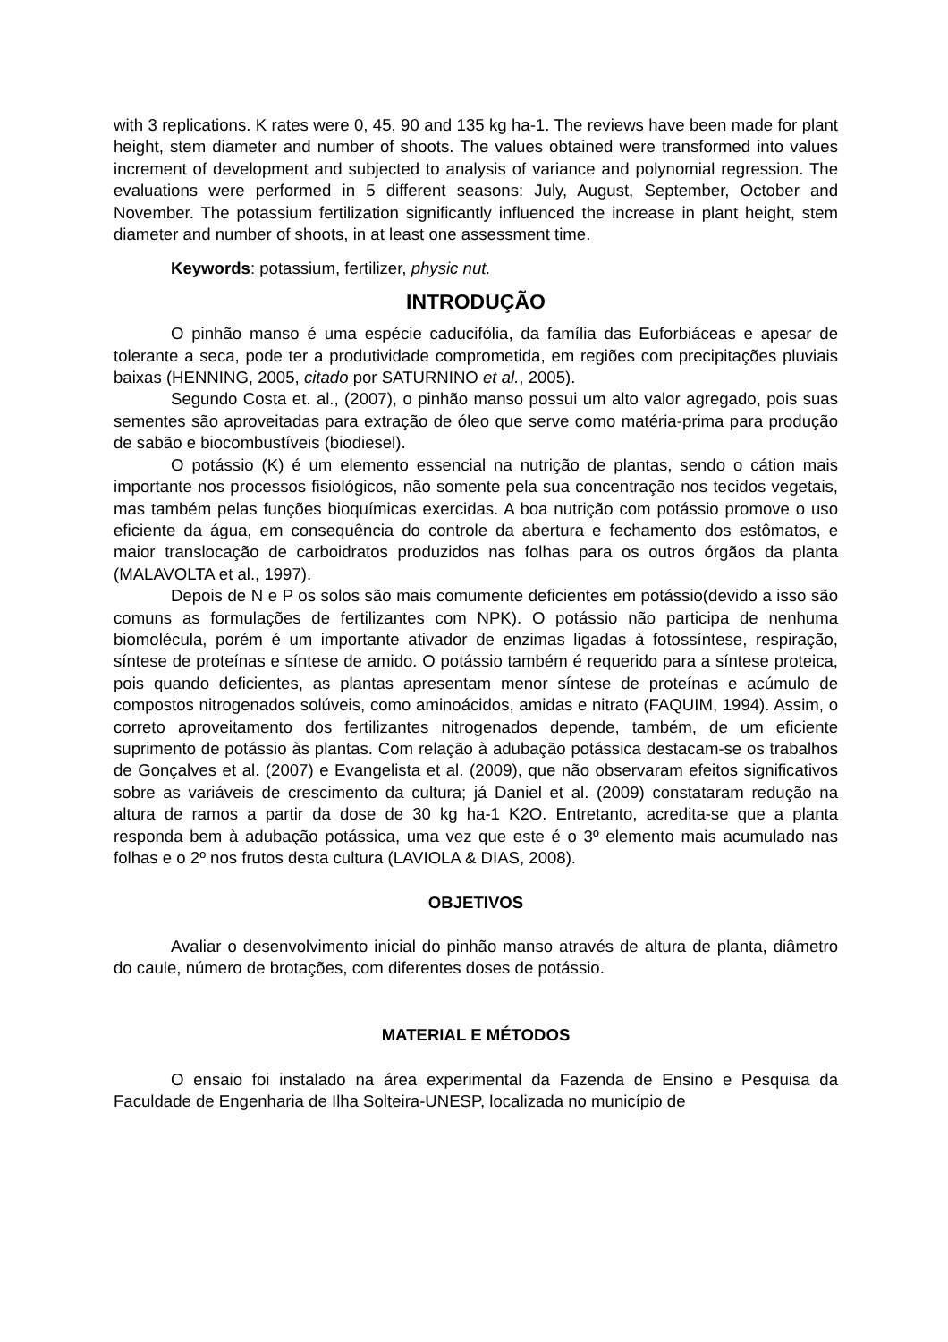with 3 replications. K rates were 0, 45, 90 and 135 kg ha-1. The reviews have been made for plant height, stem diameter and number of shoots. The values obtained were transformed into values increment of development and subjected to analysis of variance and polynomial regression. The evaluations were performed in 5 different seasons: July, August, September, October and November. The potassium fertilization significantly influenced the increase in plant height, stem diameter and number of shoots, in at least one assessment time.
Keywords: potassium, fertilizer, physic nut.
INTRODUÇÃO
O pinhão manso é uma espécie caducifólia, da família das Euforbiáceas e apesar de tolerante a seca, pode ter a produtividade comprometida, em regiões com precipitações pluviais baixas (HENNING, 2005, citado por SATURNINO et al., 2005).
Segundo Costa et. al., (2007), o pinhão manso possui um alto valor agregado, pois suas sementes são aproveitadas para extração de óleo que serve como matéria-prima para produção de sabão e biocombustíveis (biodiesel).
O potássio (K) é um elemento essencial na nutrição de plantas, sendo o cátion mais importante nos processos fisiológicos, não somente pela sua concentração nos tecidos vegetais, mas também pelas funções bioquímicas exercidas. A boa nutrição com potássio promove o uso eficiente da água, em consequência do controle da abertura e fechamento dos estômatos, e maior translocação de carboidratos produzidos nas folhas para os outros órgãos da planta (MALAVOLTA et al., 1997).
Depois de N e P os solos são mais comumente deficientes em potássio(devido a isso são comuns as formulações de fertilizantes com NPK). O potássio não participa de nenhuma biomolécula, porém é um importante ativador de enzimas ligadas à fotossíntese, respiração, síntese de proteínas e síntese de amido. O potássio também é requerido para a síntese proteica, pois quando deficientes, as plantas apresentam menor síntese de proteínas e acúmulo de compostos nitrogenados solúveis, como aminoácidos, amidas e nitrato (FAQUIM, 1994). Assim, o correto aproveitamento dos fertilizantes nitrogenados depende, também, de um eficiente suprimento de potássio às plantas. Com relação à adubação potássica destacam-se os trabalhos de Gonçalves et al. (2007) e Evangelista et al. (2009), que não observaram efeitos significativos sobre as variáveis de crescimento da cultura; já Daniel et al. (2009) constataram redução na altura de ramos a partir da dose de 30 kg ha-1 K2O. Entretanto, acredita-se que a planta responda bem à adubação potássica, uma vez que este é o 3º elemento mais acumulado nas folhas e o 2º nos frutos desta cultura (LAVIOLA & DIAS, 2008).
OBJETIVOS
Avaliar o desenvolvimento inicial do pinhão manso através de altura de planta, diâmetro do caule, número de brotações, com diferentes doses de potássio.
MATERIAL E MÉTODOS
O ensaio foi instalado na área experimental da Fazenda de Ensino e Pesquisa da Faculdade de Engenharia de Ilha Solteira-UNESP, localizada no município de